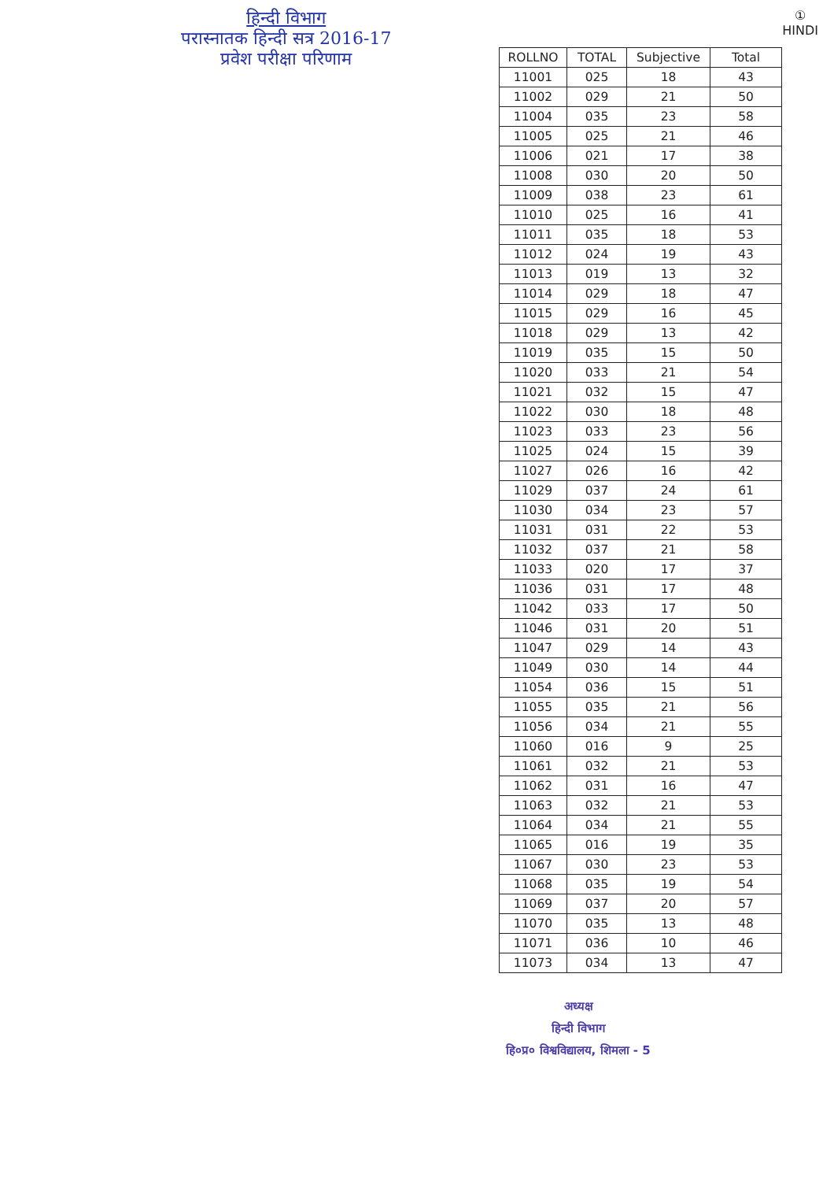हिन्दी विभाग
परास्नातक हिन्दी सत्र 2016-17
प्रवेश परीक्षा परिणाम
①
HINDI
| ROLLNO | TOTAL | Subjective | Total |
| --- | --- | --- | --- |
| 11001 | 025 | 18 | 43 |
| 11002 | 029 | 21 | 50 |
| 11004 | 035 | 23 | 58 |
| 11005 | 025 | 21 | 46 |
| 11006 | 021 | 17 | 38 |
| 11008 | 030 | 20 | 50 |
| 11009 | 038 | 23 | 61 |
| 11010 | 025 | 16 | 41 |
| 11011 | 035 | 18 | 53 |
| 11012 | 024 | 19 | 43 |
| 11013 | 019 | 13 | 32 |
| 11014 | 029 | 18 | 47 |
| 11015 | 029 | 16 | 45 |
| 11018 | 029 | 13 | 42 |
| 11019 | 035 | 15 | 50 |
| 11020 | 033 | 21 | 54 |
| 11021 | 032 | 15 | 47 |
| 11022 | 030 | 18 | 48 |
| 11023 | 033 | 23 | 56 |
| 11025 | 024 | 15 | 39 |
| 11027 | 026 | 16 | 42 |
| 11029 | 037 | 24 | 61 |
| 11030 | 034 | 23 | 57 |
| 11031 | 031 | 22 | 53 |
| 11032 | 037 | 21 | 58 |
| 11033 | 020 | 17 | 37 |
| 11036 | 031 | 17 | 48 |
| 11042 | 033 | 17 | 50 |
| 11046 | 031 | 20 | 51 |
| 11047 | 029 | 14 | 43 |
| 11049 | 030 | 14 | 44 |
| 11054 | 036 | 15 | 51 |
| 11055 | 035 | 21 | 56 |
| 11056 | 034 | 21 | 55 |
| 11060 | 016 | 9 | 25 |
| 11061 | 032 | 21 | 53 |
| 11062 | 031 | 16 | 47 |
| 11063 | 032 | 21 | 53 |
| 11064 | 034 | 21 | 55 |
| 11065 | 016 | 19 | 35 |
| 11067 | 030 | 23 | 53 |
| 11068 | 035 | 19 | 54 |
| 11069 | 037 | 20 | 57 |
| 11070 | 035 | 13 | 48 |
| 11071 | 036 | 10 | 46 |
| 11073 | 034 | 13 | 47 |
अध्यक्ष
हिन्दी विभाग
हि०प्र० विश्वविद्यालय, शिमला - 5